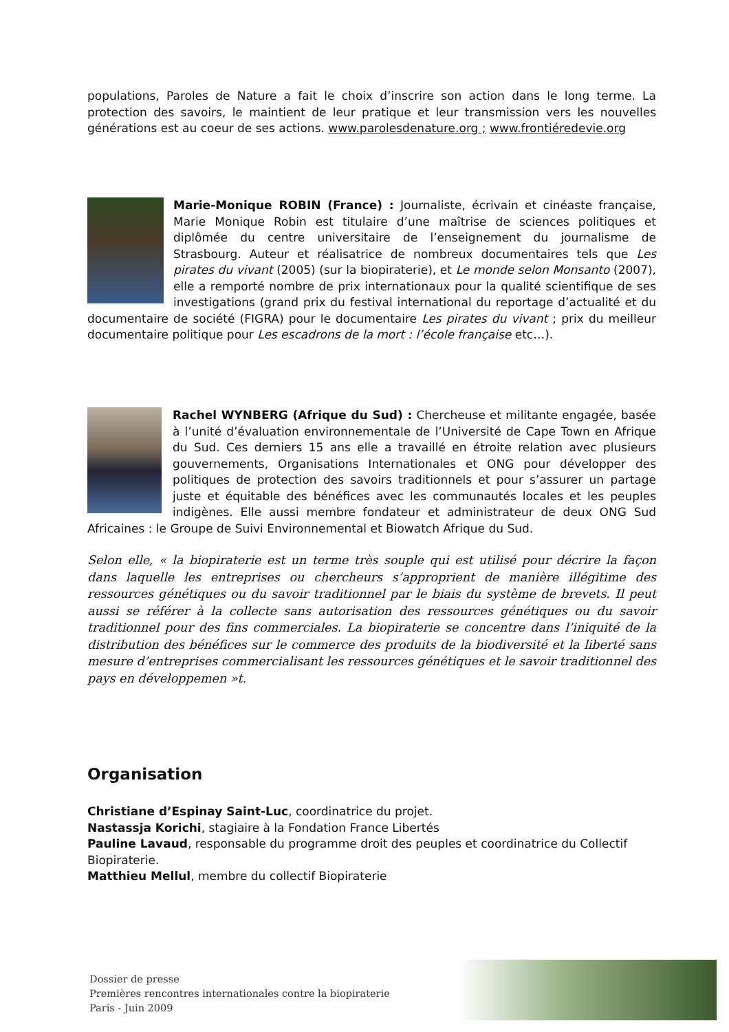populations, Paroles de Nature a fait le choix d’inscrire son action dans le long terme. La protection des savoirs, le maintient de leur pratique et leur transmission vers les nouvelles générations est au coeur de ses actions. www.parolesdenature.org ; www.frontiéredevie.org
Marie-Monique ROBIN (France) : Journaliste, écrivain et cinéaste française, Marie Monique Robin est titulaire d’une maîtrise de sciences politiques et diplômée du centre universitaire de l’enseignement du journalisme de Strasbourg. Auteur et réalisatrice de nombreux documentaires tels que Les pirates du vivant (2005) (sur la biopiraterie), et Le monde selon Monsanto (2007), elle a remporté nombre de prix internationaux pour la qualité scientifique de ses investigations (grand prix du festival international du reportage d’actualité et du documentaire de société (FIGRA) pour le documentaire Les pirates du vivant ; prix du meilleur documentaire politique pour Les escadrons de la mort : l’école française etc…).
Rachel WYNBERG (Afrique du Sud) : Chercheuse et militante engagée, basée à l’unité d’évaluation environnementale de l’Université de Cape Town en Afrique du Sud. Ces derniers 15 ans elle a travaillé en étroite relation avec plusieurs gouvernements, Organisations Internationales et ONG pour développer des politiques de protection des savoirs traditionnels et pour s’assurer un partage juste et équitable des bénéfices avec les communautés locales et les peuples indigènes. Elle aussi membre fondateur et administrateur de deux ONG Sud Africaines : le Groupe de Suivi Environnemental et Biowatch Afrique du Sud.
Selon elle, « la biopiraterie est un terme très souple qui est utilisé pour décrire la façon dans laquelle les entreprises ou chercheurs s’approprient de manière illégitime des ressources génétiques ou du savoir traditionnel par le biais du système de brevets. Il peut aussi se référer à la collecte sans autorisation des ressources génétiques ou du savoir traditionnel pour des fins commerciales. La biopiraterie se concentre dans l’iniquité de la distribution des bénéfices sur le commerce des produits de la biodiversité et la liberté sans mesure d’entreprises commercialisant les ressources génétiques et le savoir traditionnel des pays en développemen »t.
Organisation
Christiane d’Espinay Saint-Luc, coordinatrice du projet.
Nastassja Korichi, stagiaire à la Fondation France Libertés
Pauline Lavaud, responsable du programme droit des peuples et coordinatrice du Collectif Biopiraterie.
Matthieu Mellul, membre du collectif Biopiraterie
Dossier de presse
Premières rencontres internationales contre la biopiraterie
Paris - Juin 2009